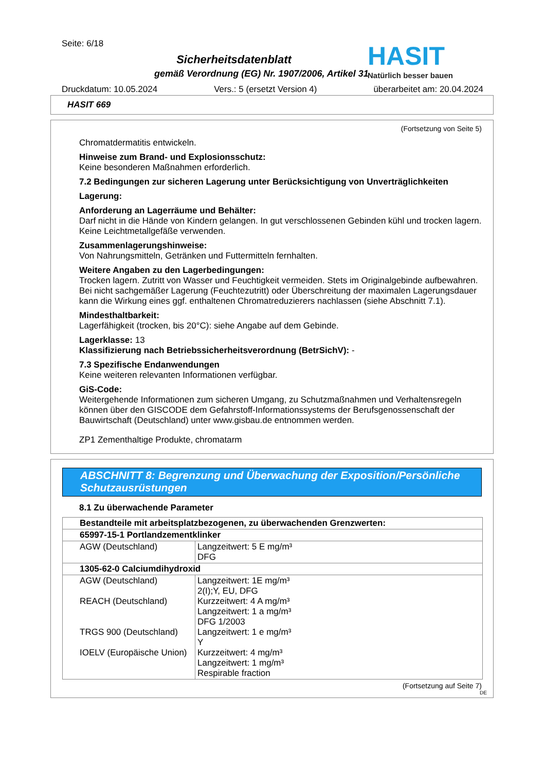Seite: 6/18
Sicherheitsdatenblatt
gemäß Verordnung (EG) Nr. 1907/2006, Artikel 31
Druckdatum: 10.05.2024 Vers.: 5 (ersetzt Version 4) überarbeitet am: 20.04.2024
HASIT
Natürlich besser bauen
HASIT 669
(Fortsetzung von Seite 5)
Chromatdermatitis entwickeln.
Hinweise zum Brand- und Explosionsschutz:
Keine besonderen Maßnahmen erforderlich.
7.2 Bedingungen zur sicheren Lagerung unter Berücksichtigung von Unverträglichkeiten
Lagerung:
Anforderung an Lagerräume und Behälter:
Darf nicht in die Hände von Kindern gelangen. In gut verschlossenen Gebinden kühl und trocken lagern. Keine Leichtmetallgefäße verwenden.
Zusammenlagerungshinweise:
Von Nahrungsmitteln, Getränken und Futtermitteln fernhalten.
Weitere Angaben zu den Lagerbedingungen:
Trocken lagern. Zutritt von Wasser und Feuchtigkeit vermeiden. Stets im Originalgebinde aufbewahren. Bei nicht sachgemäßer Lagerung (Feuchtezutritt) oder Überschreitung der maximalen Lagerungsdauer kann die Wirkung eines ggf. enthaltenen Chromatreduzierers nachlassen (siehe Abschnitt 7.1).
Mindesthaltbarkeit:
Lagerfähigkeit (trocken, bis 20°C): siehe Angabe auf dem Gebinde.
Lagerklasse: 13
Klassifizierung nach Betriebssicherheitsverordnung (BetrSichV): -
7.3 Spezifische Endanwendungen
Keine weiteren relevanten Informationen verfügbar.
GiS-Code:
Weitergehende Informationen zum sicheren Umgang, zu Schutzmaßnahmen und Verhaltensregeln können über den GISCODE dem Gefahrstoff-Informationssystems der Berufsgenossenschaft der Bauwirtschaft (Deutschland) unter www.gisbau.de entnommen werden.
ZP1 Zementhaltige Produkte, chromatarm
ABSCHNITT 8: Begrenzung und Überwachung der Exposition/Persönliche Schutzausrüstungen
8.1 Zu überwachende Parameter
| Bestandteile mit arbeitsplatzbezogenen, zu überwachenden Grenzwerten: | |
| 65997-15-1 Portlandzementklinker | |
| AGW (Deutschland) | Langzeitwert: 5 E mg/m³ DFG |
| 1305-62-0 Calciumdihydroxid | |
| AGW (Deutschland) REACH (Deutschland) TRGS 900 (Deutschland) IOELV (Europäische Union) | Langzeitwert: 1E mg/m³ 2(I);Y, EU, DFG Kurzzeitwert: 4 A mg/m³ Langzeitwert: 1 a mg/m³ DFG 1/2003 Langzeitwert: 1 e mg/m³ Y Kurzzeitwert: 4 mg/m³ Langzeitwert: 1 mg/m³ Respirable fraction |
(Fortsetzung auf Seite 7)
DE